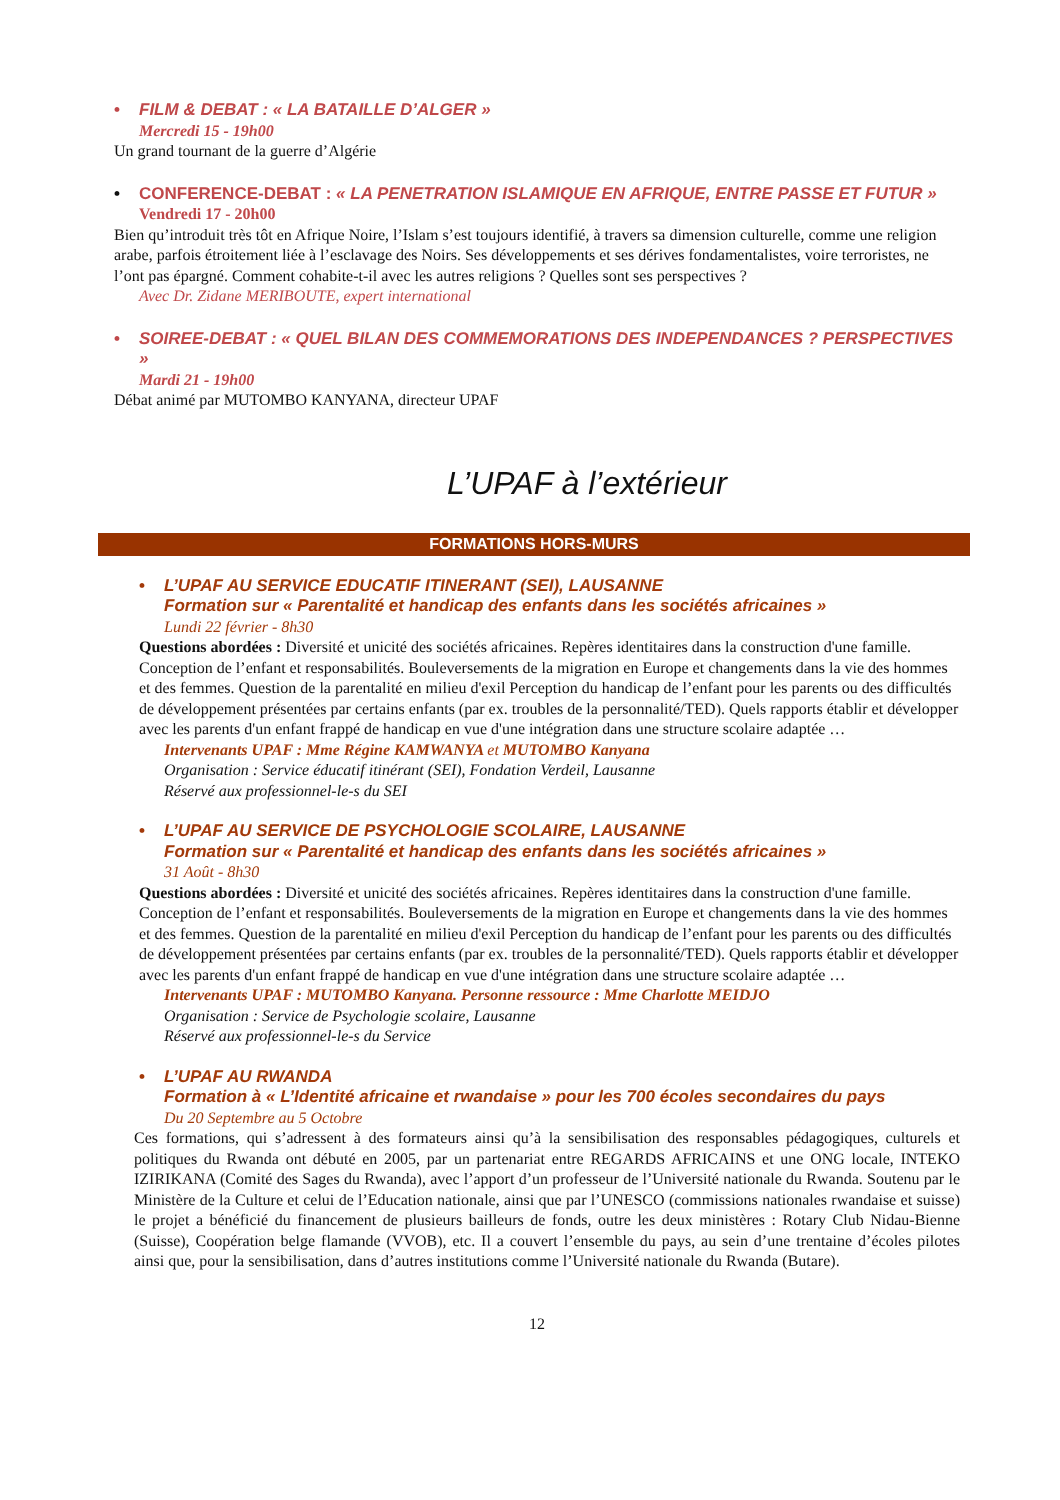• FILM & DEBAT : « LA BATAILLE D’ALGER »
Mercredi 15 - 19h00
Un grand tournant de la guerre d’Algérie
• CONFERENCE-DEBAT : « LA PENETRATION ISLAMIQUE EN AFRIQUE, ENTRE PASSE ET FUTUR »
Vendredi 17 - 20h00
Bien qu’introduit très tôt en Afrique Noire, l’Islam s’est toujours identifié, à travers sa dimension culturelle, comme une religion arabe, parfois étroitement liée à l’esclavage des Noirs. Ses développements et ses dérives fondamentalistes, voire terroristes, ne l’ont pas épargné. Comment cohabite-t-il avec les autres religions ? Quelles sont ses perspectives ?
Avec Dr. Zidane MERIBOUTE, expert international
• SOIREE-DEBAT : « QUEL BILAN DES COMMEMORATIONS DES INDEPENDANCES ? PERSPECTIVES »
Mardi 21 - 19h00
Débat animé par MUTOMBO KANYANA, directeur UPAF
L’UPAF à l’extérieur
FORMATIONS HORS-MURS
• L’UPAF AU SERVICE EDUCATIF ITINERANT (SEI), LAUSANNE
Formation sur « Parentalité et handicap des enfants dans les sociétés africaines »
Lundi 22 février - 8h30
Questions abordées : Diversité et unicité des sociétés africaines. Repères identitaires dans la construction d'une famille. Conception de l’enfant et responsabilités. Bouleversements de la migration en Europe et changements dans la vie des hommes et des femmes. Question de la parentalité en milieu d'exil Perception du handicap de l’enfant pour les parents ou des difficultés de développement présentées par certains enfants (par ex. troubles de la personnalité/TED). Quels rapports établir et développer avec les parents d'un enfant frappé de handicap en vue d'une intégration dans une structure scolaire adaptée …
Intervenants UPAF : Mme Régine KAMWANYA et MUTOMBO Kanyana
Organisation : Service éducatif itinérant (SEI), Fondation Verdeil, Lausanne
Réservé aux professionnel-le-s du SEI
• L’UPAF AU SERVICE DE PSYCHOLOGIE SCOLAIRE, LAUSANNE
Formation sur « Parentalité et handicap des enfants dans les sociétés africaines »
31 Août - 8h30
Questions abordées : Diversité et unicité des sociétés africaines. Repères identitaires dans la construction d'une famille. Conception de l’enfant et responsabilités. Bouleversements de la migration en Europe et changements dans la vie des hommes et des femmes. Question de la parentalité en milieu d'exil Perception du handicap de l’enfant pour les parents ou des difficultés de développement présentées par certains enfants (par ex. troubles de la personnalité/TED). Quels rapports établir et développer avec les parents d'un enfant frappé de handicap en vue d'une intégration dans une structure scolaire adaptée …
Intervenants UPAF : MUTOMBO Kanyana. Personne ressource : Mme Charlotte MEIDJO
Organisation : Service de Psychologie scolaire, Lausanne
Réservé aux professionnel-le-s du Service
• L’UPAF AU RWANDA
Formation à « L’Identité africaine et rwandaise » pour les 700 écoles secondaires du pays
Du 20 Septembre au 5 Octobre
Ces formations, qui s’adressent à des formateurs ainsi qu’à la sensibilisation des responsables pédagogiques, culturels et politiques du Rwanda ont débuté en 2005, par un partenariat entre REGARDS AFRICAINS et une ONG locale, INTEKO IZIRIKANA (Comité des Sages du Rwanda), avec l’apport d’un professeur de l’Université nationale du Rwanda. Soutenu par le Ministère de la Culture et celui de l’Education nationale, ainsi que par l’UNESCO (commissions nationales rwandaise et suisse) le projet a bénéficié du financement de plusieurs bailleurs de fonds, outre les deux ministères : Rotary Club Nidau-Bienne (Suisse), Coopération belge flamande (VVOB), etc. Il a couvert l’ensemble du pays, au sein d’une trentaine d’écoles pilotes ainsi que, pour la sensibilisation, dans d’autres institutions comme l’Université nationale du Rwanda (Butare).
12